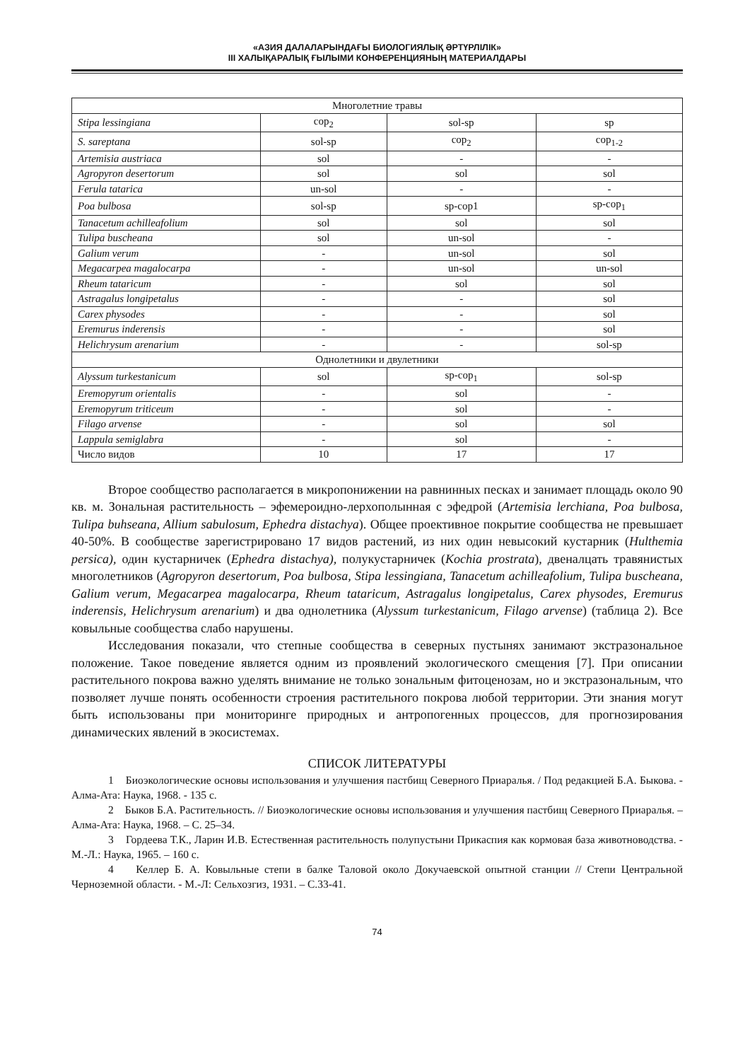«АЗИЯ ДАЛАЛАРЫНДАҒЫ БИОЛОГИЯЛЫҚ ӘРТҮРЛІЛІК»
III ХАЛЫҚАРАЛЫҚ ҒЫЛЫМИ КОНФЕРЕНЦИЯНЫҢ МАТЕРИАЛДАРЫ
| Многолетние травы | | | |
| Stipa lessingiana | cop<sub>2</sub> | sol-sp | sp |
| S. sareptana | sol-sp | cop<sub>2</sub> | cop<sub>1-2</sub> |
| Artemisia austriaca | sol | - | - |
| Agropyron desertorum | sol | sol | sol |
| Ferula tatarica | un-sol | - | - |
| Poa bulbosa | sol-sp | sp-cop1 | sp-cop<sub>1</sub> |
| Tanacetum achilleafolium | sol | sol | sol |
| Tulipa buscheana | sol | un-sol | - |
| Galium verum | - | un-sol | sol |
| Megacarpea magalocarpa | - | un-sol | un-sol |
| Rheum tataricum | - | sol | sol |
| Astragalus longipetalus | - | - | sol |
| Carex physodes | - | - | sol |
| Eremurus inderensis | - | - | sol |
| Helichrysum arenarium | - | - | sol-sp |
| Однолетники и двулетники | | | |
| Alyssum turkestanicum | sol | sp-cop<sub>1</sub> | sol-sp |
| Eremopyrum orientalis | - | sol | - |
| Eremopyrum triticeum | - | sol | - |
| Filago arvense | - | sol | sol |
| Lappula semiglabra | - | sol | - |
| Число видов | 10 | 17 | 17 |
Второе сообщество располагается в микропонижении на равнинных песках и занимает площадь около 90 кв. м. Зональная растительность – эфемероидно-лерхополынная с эфедрой (Artemisia lerchiana, Poa bulbosa, Tulipa buhseana, Allium sabulosum, Ephedra distachya). Общее проективное покрытие сообщества не превышает 40-50%. В сообществе зарегистрировано 17 видов растений, из них один невысокий кустарник (Hulthemia persica), один кустарничек (Ephedra distachya), полукустарничек (Kochia prostrata), двеналцать травянистых многолетников (Agropyron desertorum, Poa bulbosa, Stipa lessingiana, Tanacetum achilleafolium, Tulipa buscheana, Galium verum, Megacarpea magalocarpa, Rheum tataricum, Astragalus longipetalus, Carex physodes, Eremurus inderensis, Helichrysum arenarium) и два однолетника (Alyssum turkestanicum, Filago arvense) (таблица 2). Все ковыльные сообщества слабо нарушены.
Исследования показали, что степные сообщества в северных пустынях занимают экстразональное положение. Такое поведение является одним из проявлений экологического смещения [7]. При описании растительного покрова важно уделять внимание не только зональным фитоценозам, но и экстразональным, что позволяет лучше понять особенности строения растительного покрова любой территории. Эти знания могут быть использованы при мониторинге природных и антропогенных процессов, для прогнозирования динамических явлений в экосистемах.
СПИСОК ЛИТЕРАТУРЫ
1 Биоэкологические основы использования и улучшения пастбищ Северного Приаралья. / Под редакцией Б.А. Быкова. - Алма-Ата: Наука, 1968. - 135 с.
2 Быков Б.А. Растительность. // Биоэкологические основы использования и улучшения пастбищ Северного Приаралья. – Алма-Ата: Наука, 1968. – С. 25–34.
3 Гордеева Т.К., Ларин И.В. Естественная растительность полупустыни Прикаспия как кормовая база животноводства. - М.-Л.: Наука, 1965. – 160 с.
4 Келлер Б. А. Ковыльные степи в балке Таловой около Докучаевской опытной станции // Степи Центральной Черноземной области. - М.-Л: Сельхозгиз, 1931. – С.33-41.
74